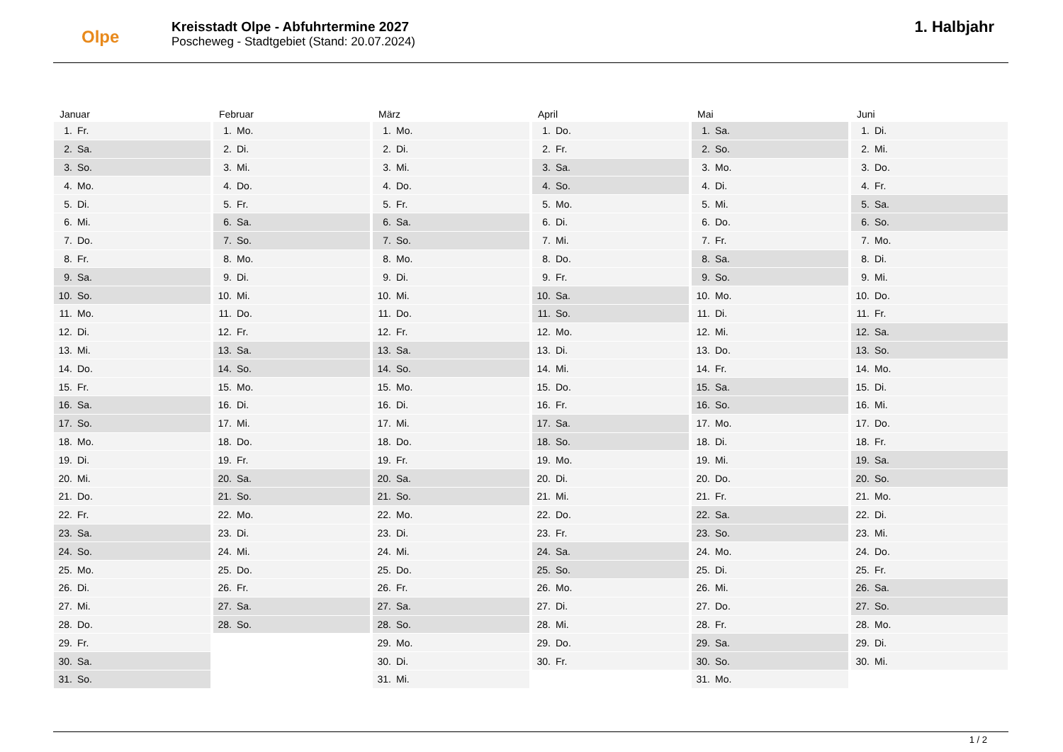Olpe
Kreisstadt Olpe - Abfuhrtermine 2027
Poscheweg - Stadtgebiet (Stand: 20.07.2024)
1. Halbjahr
Januar
| 1. | Fr. |
| 2. | Sa. |
| 3. | So. |
| 4. | Mo. |
| 5. | Di. |
| 6. | Mi. |
| 7. | Do. |
| 8. | Fr. |
| 9. | Sa. |
| 10. | So. |
| 11. | Mo. |
| 12. | Di. |
| 13. | Mi. |
| 14. | Do. |
| 15. | Fr. |
| 16. | Sa. |
| 17. | So. |
| 18. | Mo. |
| 19. | Di. |
| 20. | Mi. |
| 21. | Do. |
| 22. | Fr. |
| 23. | Sa. |
| 24. | So. |
| 25. | Mo. |
| 26. | Di. |
| 27. | Mi. |
| 28. | Do. |
| 29. | Fr. |
| 30. | Sa. |
| 31. | So. |
Februar
| 1. | Mo. |
| 2. | Di. |
| 3. | Mi. |
| 4. | Do. |
| 5. | Fr. |
| 6. | Sa. |
| 7. | So. |
| 8. | Mo. |
| 9. | Di. |
| 10. | Mi. |
| 11. | Do. |
| 12. | Fr. |
| 13. | Sa. |
| 14. | So. |
| 15. | Mo. |
| 16. | Di. |
| 17. | Mi. |
| 18. | Do. |
| 19. | Fr. |
| 20. | Sa. |
| 21. | So. |
| 22. | Mo. |
| 23. | Di. |
| 24. | Mi. |
| 25. | Do. |
| 26. | Fr. |
| 27. | Sa. |
| 28. | So. |
März
| 1. | Mo. |
| 2. | Di. |
| 3. | Mi. |
| 4. | Do. |
| 5. | Fr. |
| 6. | Sa. |
| 7. | So. |
| 8. | Mo. |
| 9. | Di. |
| 10. | Mi. |
| 11. | Do. |
| 12. | Fr. |
| 13. | Sa. |
| 14. | So. |
| 15. | Mo. |
| 16. | Di. |
| 17. | Mi. |
| 18. | Do. |
| 19. | Fr. |
| 20. | Sa. |
| 21. | So. |
| 22. | Mo. |
| 23. | Di. |
| 24. | Mi. |
| 25. | Do. |
| 26. | Fr. |
| 27. | Sa. |
| 28. | So. |
| 29. | Mo. |
| 30. | Di. |
| 31. | Mi. |
April
| 1. | Do. |
| 2. | Fr. |
| 3. | Sa. |
| 4. | So. |
| 5. | Mo. |
| 6. | Di. |
| 7. | Mi. |
| 8. | Do. |
| 9. | Fr. |
| 10. | Sa. |
| 11. | So. |
| 12. | Mo. |
| 13. | Di. |
| 14. | Mi. |
| 15. | Do. |
| 16. | Fr. |
| 17. | Sa. |
| 18. | So. |
| 19. | Mo. |
| 20. | Di. |
| 21. | Mi. |
| 22. | Do. |
| 23. | Fr. |
| 24. | Sa. |
| 25. | So. |
| 26. | Mo. |
| 27. | Di. |
| 28. | Mi. |
| 29. | Do. |
| 30. | Fr. |
Mai
| 1. | Sa. |
| 2. | So. |
| 3. | Mo. |
| 4. | Di. |
| 5. | Mi. |
| 6. | Do. |
| 7. | Fr. |
| 8. | Sa. |
| 9. | So. |
| 10. | Mo. |
| 11. | Di. |
| 12. | Mi. |
| 13. | Do. |
| 14. | Fr. |
| 15. | Sa. |
| 16. | So. |
| 17. | Mo. |
| 18. | Di. |
| 19. | Mi. |
| 20. | Do. |
| 21. | Fr. |
| 22. | Sa. |
| 23. | So. |
| 24. | Mo. |
| 25. | Di. |
| 26. | Mi. |
| 27. | Do. |
| 28. | Fr. |
| 29. | Sa. |
| 30. | So. |
| 31. | Mo. |
Juni
| 1. | Di. |
| 2. | Mi. |
| 3. | Do. |
| 4. | Fr. |
| 5. | Sa. |
| 6. | So. |
| 7. | Mo. |
| 8. | Di. |
| 9. | Mi. |
| 10. | Do. |
| 11. | Fr. |
| 12. | Sa. |
| 13. | So. |
| 14. | Mo. |
| 15. | Di. |
| 16. | Mi. |
| 17. | Do. |
| 18. | Fr. |
| 19. | Sa. |
| 20. | So. |
| 21. | Mo. |
| 22. | Di. |
| 23. | Mi. |
| 24. | Do. |
| 25. | Fr. |
| 26. | Sa. |
| 27. | So. |
| 28. | Mo. |
| 29. | Di. |
| 30. | Mi. |
1 / 2